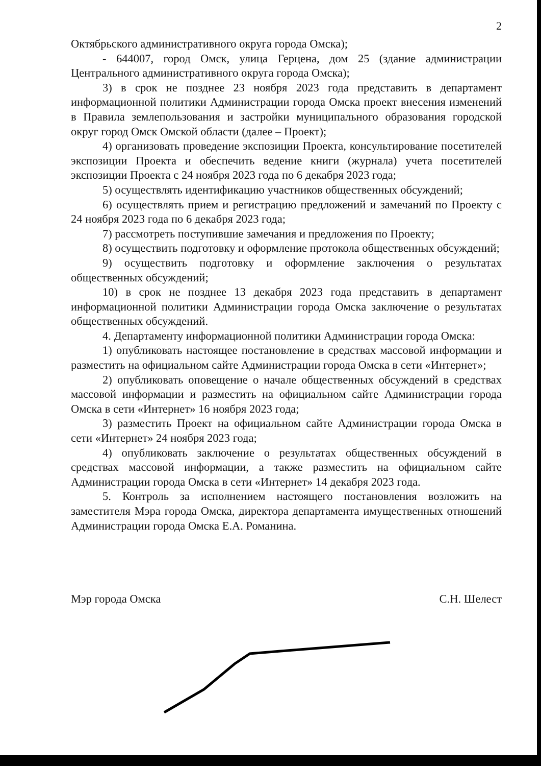2
Октябрьского административного округа города Омска);
- 644007, город Омск, улица Герцена, дом 25 (здание администрации Центрального административного округа города Омска);
3) в срок не позднее 23 ноября 2023 года представить в департамент информационной политики Администрации города Омска проект внесения изменений в Правила землепользования и застройки муниципального образования городской округ город Омск Омской области (далее – Проект);
4) организовать проведение экспозиции Проекта, консультирование посетителей экспозиции Проекта и обеспечить ведение книги (журнала) учета посетителей экспозиции Проекта с 24 ноября 2023 года по 6 декабря 2023 года;
5) осуществлять идентификацию участников общественных обсуждений;
6) осуществлять прием и регистрацию предложений и замечаний по Проекту с 24 ноября 2023 года по 6 декабря 2023 года;
7) рассмотреть поступившие замечания и предложения по Проекту;
8) осуществить подготовку и оформление протокола общественных обсуждений;
9) осуществить подготовку и оформление заключения о результатах общественных обсуждений;
10) в срок не позднее 13 декабря 2023 года представить в департамент информационной политики Администрации города Омска заключение о результатах общественных обсуждений.
4. Департаменту информационной политики Администрации города Омска:
1) опубликовать настоящее постановление в средствах массовой информации и разместить на официальном сайте Администрации города Омска в сети «Интернет»;
2) опубликовать оповещение о начале общественных обсуждений в средствах массовой информации и разместить на официальном сайте Администрации города Омска в сети «Интернет» 16 ноября 2023 года;
3) разместить Проект на официальном сайте Администрации города Омска в сети «Интернет» 24 ноября 2023 года;
4) опубликовать заключение о результатах общественных обсуждений в средствах массовой информации, а также разместить на официальном сайте Администрации города Омска в сети «Интернет» 14 декабря 2023 года.
5. Контроль за исполнением настоящего постановления возложить на заместителя Мэра города Омска, директора департамента имущественных отношений Администрации города Омска Е.А. Романина.
Мэр города Омска С.Н. Шелест